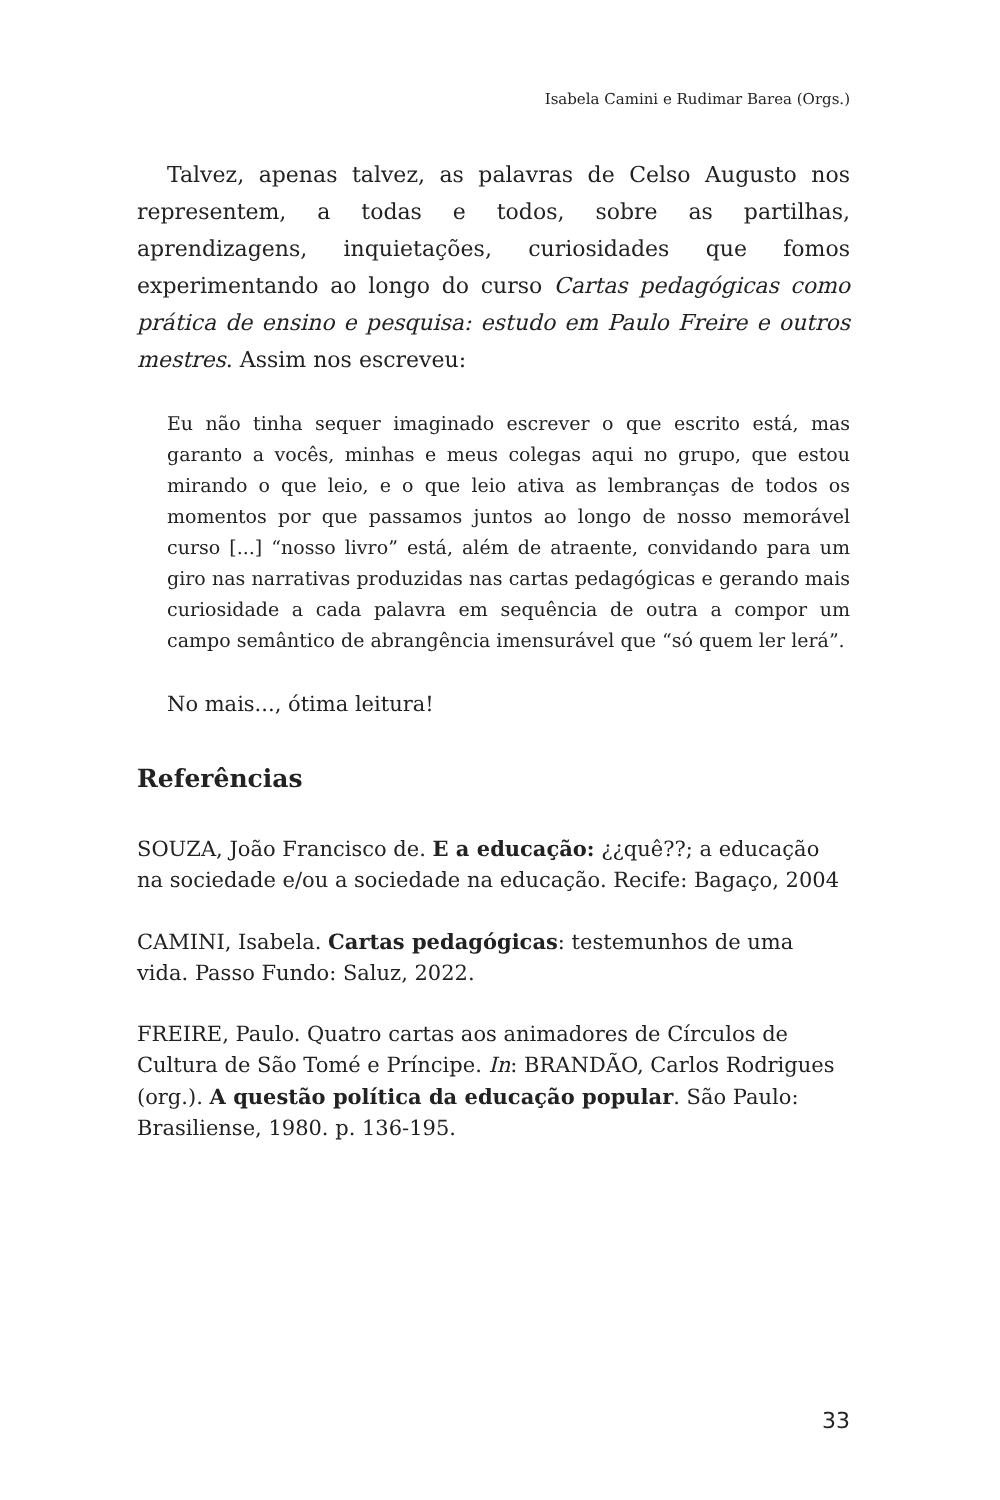Isabela Camini e Rudimar Barea (Orgs.)
Talvez, apenas talvez, as palavras de Celso Augusto nos representem, a todas e todos, sobre as partilhas, aprendizagens, inquietações, curiosidades que fomos experimentando ao longo do curso Cartas pedagógicas como prática de ensino e pesquisa: estudo em Paulo Freire e outros mestres. Assim nos escreveu:
Eu não tinha sequer imaginado escrever o que escrito está, mas garanto a vocês, minhas e meus colegas aqui no grupo, que estou mirando o que leio, e o que leio ativa as lembranças de todos os momentos por que passamos juntos ao longo de nosso memorável curso [...] “nosso livro” está, além de atraente, convidando para um giro nas narrativas produzidas nas cartas pedagógicas e gerando mais curiosidade a cada palavra em sequência de outra a compor um campo semântico de abrangência imensurável que “só quem ler lerá”.
No mais..., ótima leitura!
Referências
SOUZA, João Francisco de. E a educação: ¿¿quê??; a educação na sociedade e/ou a sociedade na educação. Recife: Bagaço, 2004
CAMINI, Isabela. Cartas pedagógicas: testemunhos de uma vida. Passo Fundo: Saluz, 2022.
FREIRE, Paulo. Quatro cartas aos animadores de Círculos de Cultura de São Tomé e Príncipe. In: BRANDÃO, Carlos Rodrigues (org.). A questão política da educação popular. São Paulo: Brasiliense, 1980. p. 136-195.
33